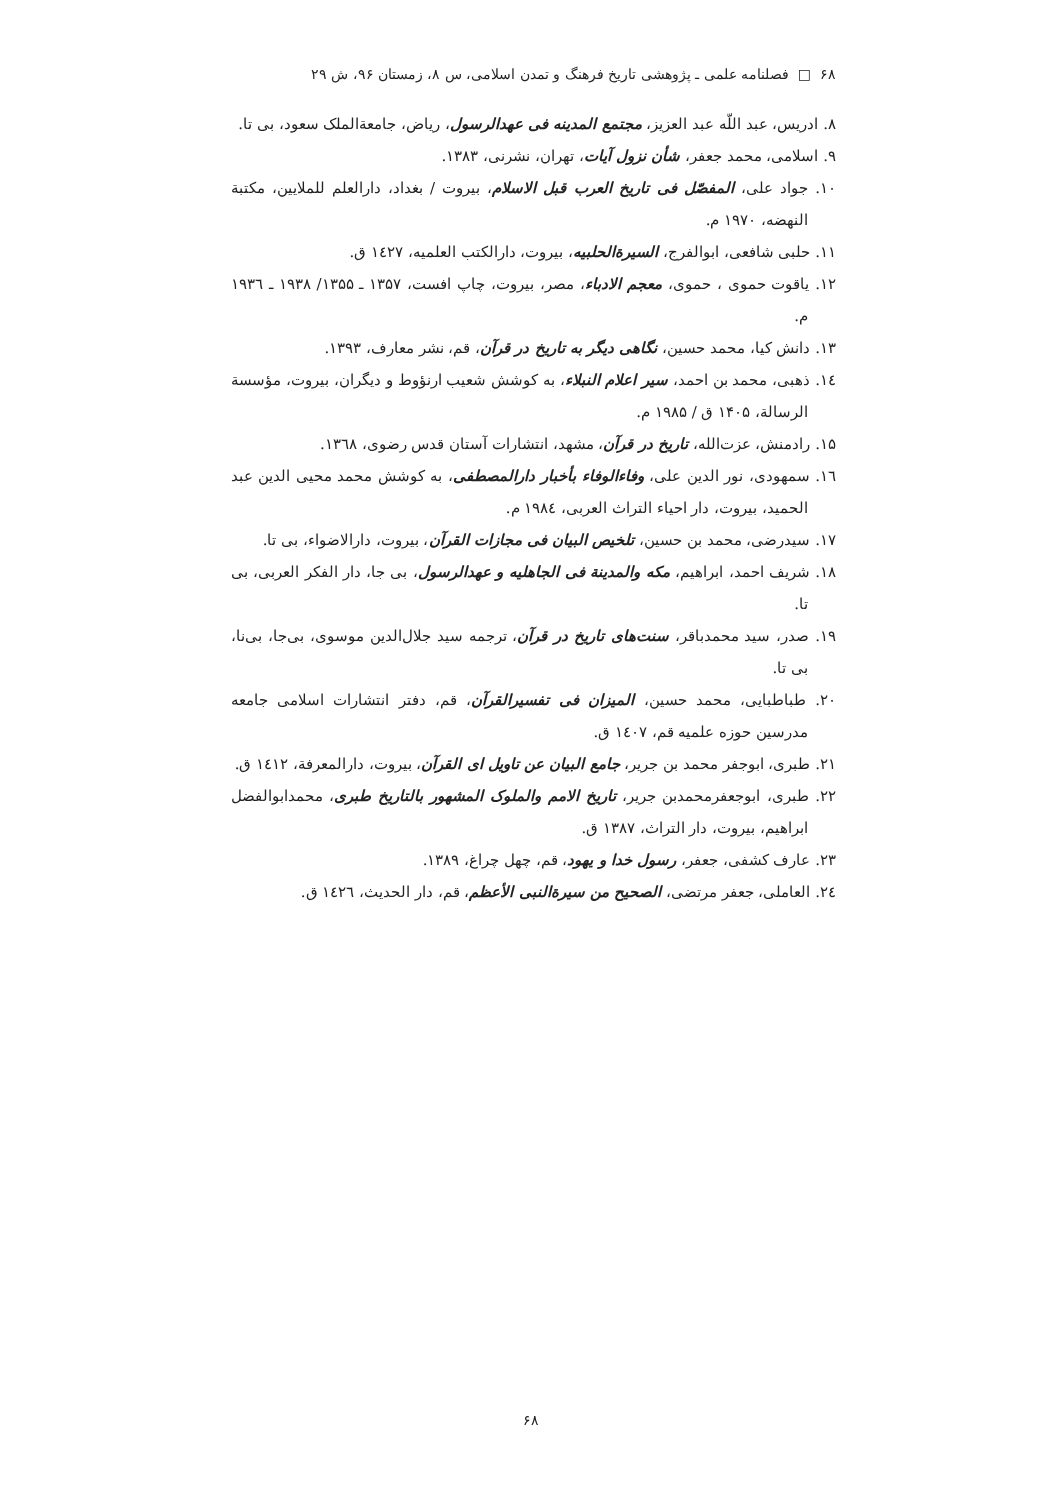۶۸ □ فصلنامه علمی ـ پژوهشی تاریخ فرهنگ و تمدن اسلامی، س ۸، زمستان ۹۶، ش ۲۹
۸. ادریس، عبد اللّه عبد العزیز، مجتمع المدینه فی عهدالرسول، ریاض، جامعةالملک سعود، بی تا.
۹. اسلامی، محمد جعفر، شأن نزول آیات، تهران، نشرنی، ۱۳۸۳.
۱۰. جواد علی، المفصّل فی تاریخ العرب قبل الاسلام، بیروت / بغداد، دارالعلم للملایین، مکتبة النهضه، ۱۹۷۰ م.
۱۱. حلبی شافعی، ابوالفرج، السیرةالحلبیه، بیروت، دارالکتب العلمیه، ۱٤۲۷ ق.
۱۲. یاقوت حموی ، حموی، معجم الادباء، مصر، بیروت، چاپ افست، ۱۳۵۷ ـ ۱۳۵۵/ ۱۹۳۸ ـ ۱۹۳٦ م.
۱۳. دانش کیا، محمد حسین، نگاهی دیگر به تاریخ در قرآن، قم، نشر معارف، ۱۳۹۳.
۱٤. ذهبی، محمد بن احمد، سیر اعلام النبلاء، به کوشش شعیب ارنؤوط و دیگران، بیروت، مؤسسة الرسالة، ۱۴۰۵ ق / ۱۹۸۵ م.
۱۵. رادمنش، عزت‌الله، تاریخ در قرآن، مشهد، انتشارات آستان قدس رضوی، ۱۳٦۸.
۱٦. سمهودی، نور الدین علی، وفاءالوفاء بأخبار دارالمصطفی، به کوشش محمد محیی الدین عبد الحمید، بیروت، دار احیاء التراث العربی، ۱۹۸٤ م.
۱۷. سیدرضی، محمد بن حسین، تلخیص البیان فی مجازات القرآن، بیروت، دارالاضواء، بی تا.
۱۸. شریف احمد، ابراهیم، مکه والمدینة فی الجاهلیه و عهدالرسول، بی جا، دار الفکر العربی، بی تا.
۱۹. صدر، سید محمدباقر، سنت‌های تاریخ در قرآن، ترجمه سید جلال‌الدین موسوی، بی‌جا، بی‌نا، بی تا.
۲۰. طباطبایی، محمد حسین، المیزان فی تفسیرالقرآن، قم، دفتر انتشارات اسلامی جامعه مدرسین حوزه علمیه قم، ۱٤۰۷ ق.
۲۱. طبری، ابوجفر محمد بن جریر، جامع البیان عن تاویل ای القرآن، بیروت، دارالمعرفة، ۱٤۱۲ ق.
۲۲. طبری، ابوجعفرمحمدبن جریر، تاریخ الامم والملوک المشهور بالتاریخ طبری، محمدابوالفضل ابراهیم، بیروت، دار التراث، ۱۳۸۷ ق.
۲۳. عارف کشفی، جعفر، رسول خدا و یهود، قم، چهل چراغ، ۱۳۸۹.
۲٤. العاملی، جعفر مرتضی، الصحیح من سیرةالنبی الأعظم، قم، دار الحدیث، ۱٤۲٦ ق.
۶۸